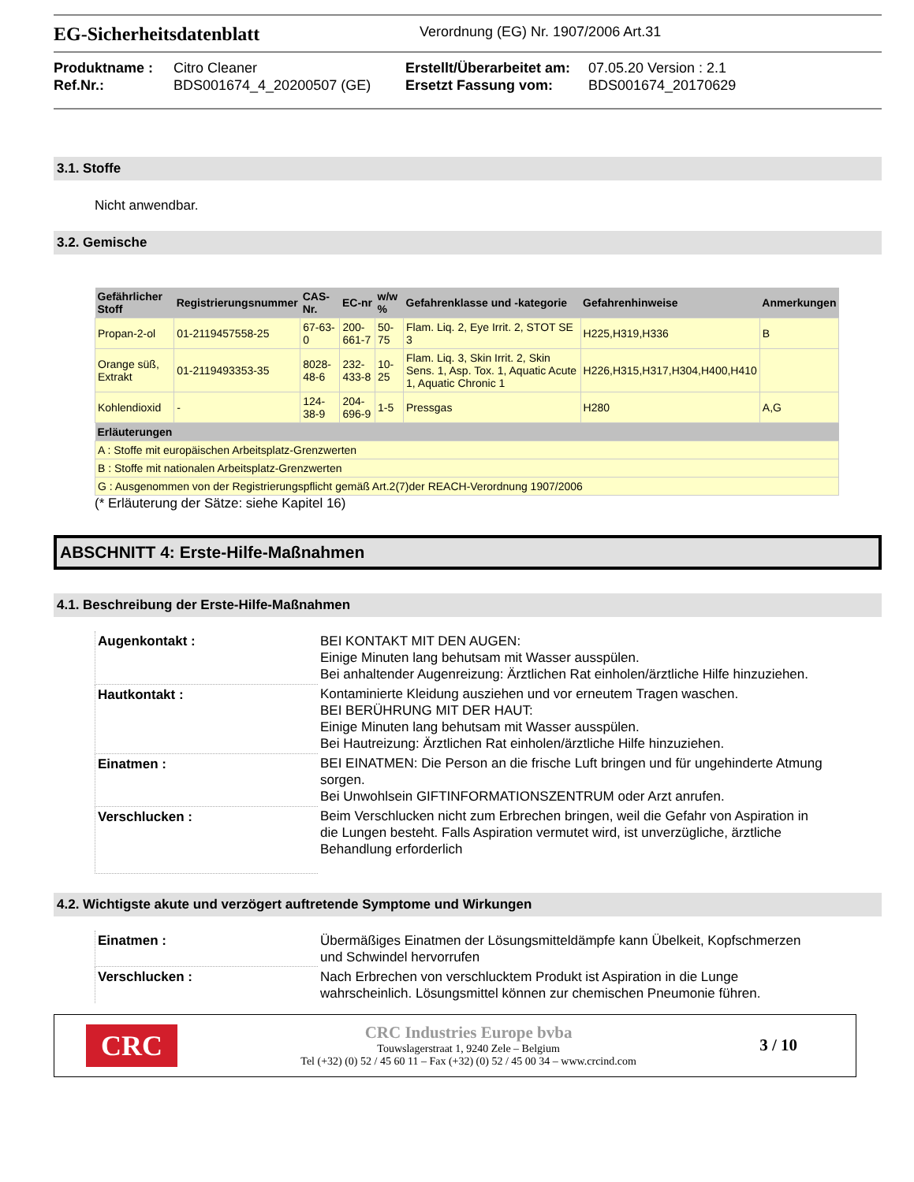EG-Sicherheitsdatenblatt
Verordnung (EG) Nr. 1907/2006 Art.31
Produktname : Citro Cleaner Erstellt/Überarbeitet am: 07.05.20 Version : 2.1 Ref.Nr.: BDS001674_4_20200507 (GE) Ersetzt Fassung vom: BDS001674_20170629
3.1. Stoffe
Nicht anwendbar.
3.2. Gemische
| Gefährlicher Stoff | Registrierungsnummer | CAS-Nr. | EC-nr | w/w % | Gefahrenklasse und -kategorie | Gefahrenhinweise | Anmerkungen |
| --- | --- | --- | --- | --- | --- | --- | --- |
| Propan-2-ol | 01-2119457558-25 | 67-63-0 | 200-661-7 | 50-75 | Flam. Liq. 2, Eye Irrit. 2, STOT SE 3 | H225,H319,H336 | B |
| Orange süß, Extrakt | 01-2119493353-35 | 8028-48-6 | 232-433-8 | 10-25 | Flam. Liq. 3, Skin Irrit. 2, Skin Sens. 1, Asp. Tox. 1, Aquatic Acute 1, Aquatic Chronic 1 | H226,H315,H317,H304,H400,H410 | |
| Kohlendioxid | - | 124-38-9 | 204-696-9 | 1-5 | Pressgas | H280 | A,G |
| Erläuterungen | | | | | | | |
| A : Stoffe mit europäischen Arbeitsplatz-Grenzwerten | | | | | | | |
| B : Stoffe mit nationalen Arbeitsplatz-Grenzwerten | | | | | | | |
| G : Ausgenommen von der Registrierungspflicht gemäß Art.2(7)der REACH-Verordnung 1907/2006 | | | | | | | |
(* Erläuterung der Sätze: siehe Kapitel 16)
ABSCHNITT 4: Erste-Hilfe-Maßnahmen
4.1. Beschreibung der Erste-Hilfe-Maßnahmen
| Augenkontakt : | BEI KONTAKT MIT DEN AUGEN: Einige Minuten lang behutsam mit Wasser ausspülen. Bei anhaltender Augenreizung: Ärztlichen Rat einholen/ärztliche Hilfe hinzuziehen. |
| Hautkontakt : | Kontaminierte Kleidung ausziehen und vor erneutem Tragen waschen. BEI BERÜHRUNG MIT DER HAUT: Einige Minuten lang behutsam mit Wasser ausspülen. Bei Hautreizung: Ärztlichen Rat einholen/ärztliche Hilfe hinzuziehen. |
| Einatmen : | BEI EINATMEN: Die Person an die frische Luft bringen und für ungehinderte Atmung sorgen. Bei Unwohlsein GIFTINFORMATIONSZENTRUM oder Arzt anrufen. |
| Verschlucken : | Beim Verschlucken nicht zum Erbrechen bringen, weil die Gefahr von Aspiration in die Lungen besteht. Falls Aspiration vermutet wird, ist unverzügliche, ärztliche Behandlung erforderlich |
4.2. Wichtigste akute und verzögert auftretende Symptome und Wirkungen
| Einatmen : | Übermäßiges Einatmen der Lösungsmitteldämpfe kann Übelkeit, Kopfschmerzen und Schwindel hervorrufen |
| Verschlucken : | Nach Erbrechen von verschlucktem Produkt ist Aspiration in die Lunge wahrscheinlich. Lösungsmittel können zur chemischen Pneumonie führen. |
CRC
CRC Industries Europe bvba
Touwslagerstraat 1, 9240 Zele – Belgium
Tel (+32) (0) 52 / 45 60 11 – Fax (+32) (0) 52 / 45 00 34 – www.crcind.com
3 / 10